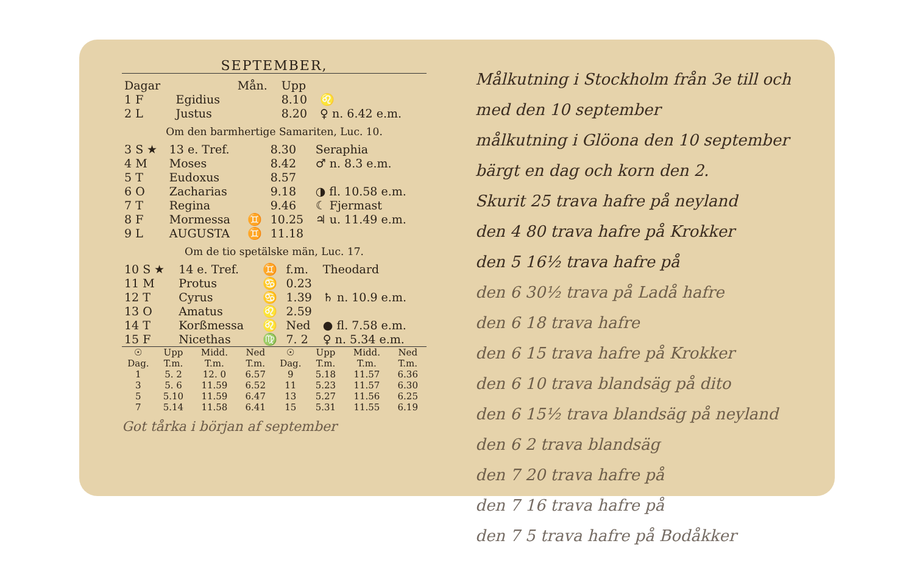SEPTEMBER,
| Dagar | | Mån. | Upp | |
| --- | --- | --- | --- | --- |
| 1 F | Egidius | | 8.10 | ♌ |
| 2 L | Justus | | 8.20 | ♀ n. 6.42 e.m. |
Om den barmhertige Samariten, Luc. 10.
| 3 S ★ | 13 e. Tref. | | 8.30 | Seraphia |
| 4 M | Moses | | 8.42 | ♂ n. 8.3 e.m. |
| 5 T | Eudoxus | | 8.57 | |
| 6 O | Zacharias | | 9.18 | ◑ fl. 10.58 e.m. |
| 7 T | Regina | | 9.46 | ☾ Fjermast |
| 8 F | Mormessa | ♊ | 10.25 | ♃ u. 11.49 e.m. |
| 9 L | AUGUSTA | ♊ | 11.18 | |
Om de tio spetälske män, Luc. 17.
| 10 S ★ | 14 e. Tref. | ♊ | f.m. | Theodard |
| 11 M | Protus | ♋ | 0.23 | |
| 12 T | Cyrus | ♋ | 1.39 | ♄ n. 10.9 e.m. |
| 13 O | Amatus | ♌ | 2.59 | |
| 14 T | Korßmessa | ♌ | Ned | ● fl. 7.58 e.m. |
| 15 F | Nicethas | ♍ | 7. 2 | ♀ n. 5.34 e.m. |
| ☉ Dag. | Upp T.m. | Midd. T.m. | Ned T.m. | ☉ Dag. | Upp T.m. | Midd. T.m. | Ned T.m. |
| --- | --- | --- | --- | --- | --- | --- | --- |
| 1 | 5. 2 | 12. 0 | 6.57 | 9 | 5.18 | 11.57 | 6.36 |
| 3 | 5. 6 | 11.59 | 6.52 | 11 | 5.23 | 11.57 | 6.30 |
| 5 | 5.10 | 11.59 | 6.47 | 13 | 5.27 | 11.56 | 6.25 |
| 7 | 5.14 | 11.58 | 6.41 | 15 | 5.31 | 11.55 | 6.19 |
Got tårka i början af september
Målkutning i Stockholm från 3e till och med den 10 september
målkutning i Glöona den 10 september
bärgt en dag och korn den 2.
Skurit 25 trava hafre på neyland
den 4 80 trava hafre på Krokker
den 5 16½ trava hafre på
den 6 30½ trava på Ladå hafre
den 6 18 trava hafre
den 6 15 trava hafre på Krokker
den 6 10 trava blandsäg på dito
den 6 15½ trava blandsäg på neyland
den 6 2 trava blandsäg
den 7 20 trava hafre på
den 7 16 trava hafre på
den 7 5 trava hafre på Bodåkker